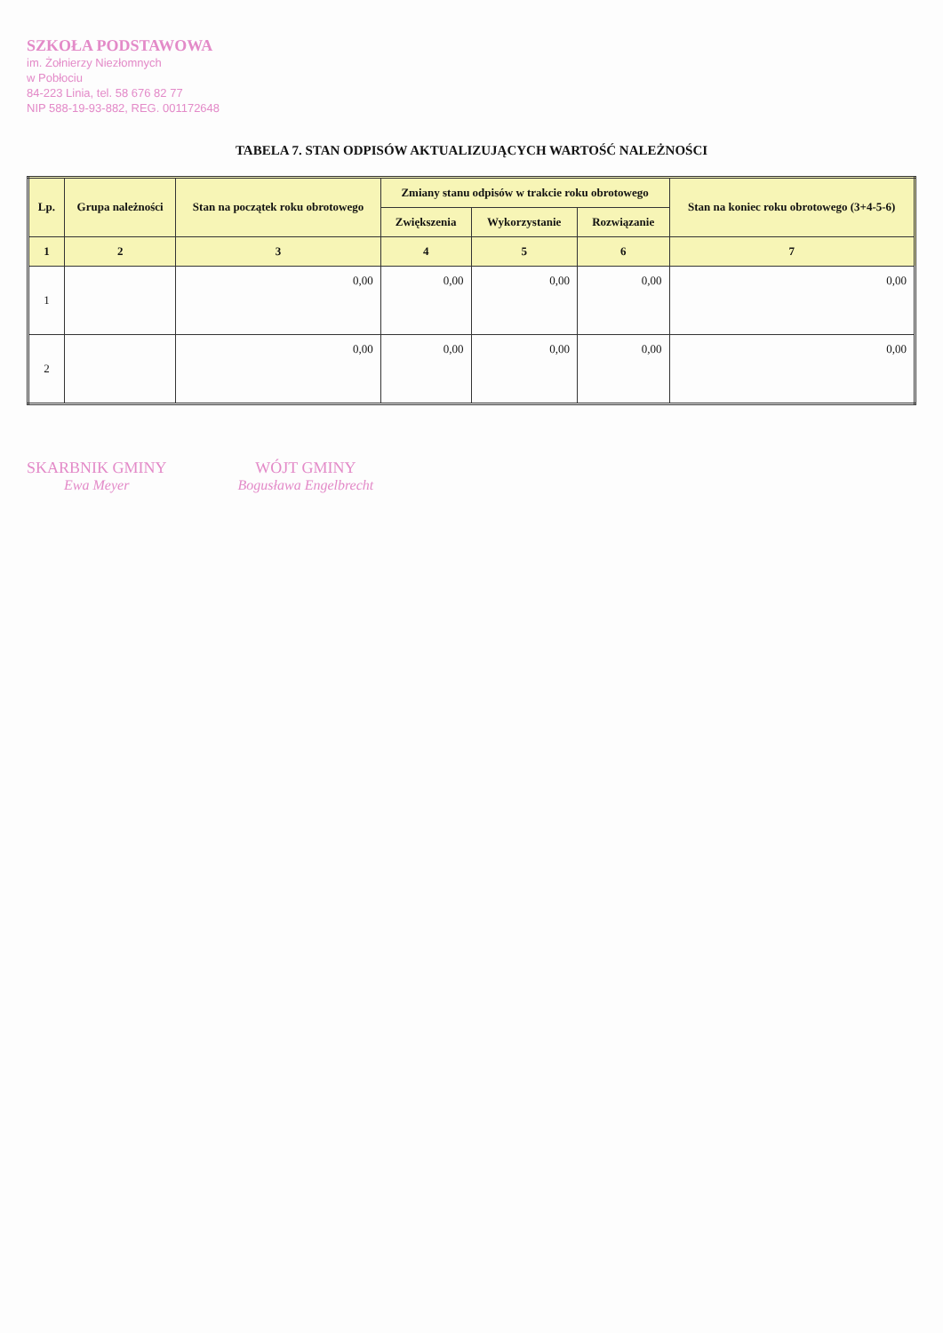SZKOŁA PODSTAWOWA
im. Żołnierzy Niezłomnych
w Pobłociu
84-223 Linia, tel. 58 676 82 77
NIP 588-19-93-882, REG. 001172648
TABELA 7. STAN ODPISÓW AKTUALIZUJĄCYCH WARTOŚĆ NALEŻNOŚCI
| Lp. | Grupa należności | Stan na początek roku obrotowego | Zmiany stanu odpisów w trakcie roku obrotowego | | | Stan na koniec roku obrotowego (3+4-5-6) |
| --- | --- | --- | --- | --- | --- | --- |
| | | | Zwiększenia | Wykorzystanie | Rozwiązanie | |
| 1 | 2 | 3 | 4 | 5 | 6 | 7 |
| 1 | | 0,00 | 0,00 | 0,00 | 0,00 | 0,00 |
| 2 | | 0,00 | 0,00 | 0,00 | 0,00 | 0,00 |
SKARBNIK GMINY
Ewa Meyer
WÓJT GMINY
Bogusława Engelbrecht